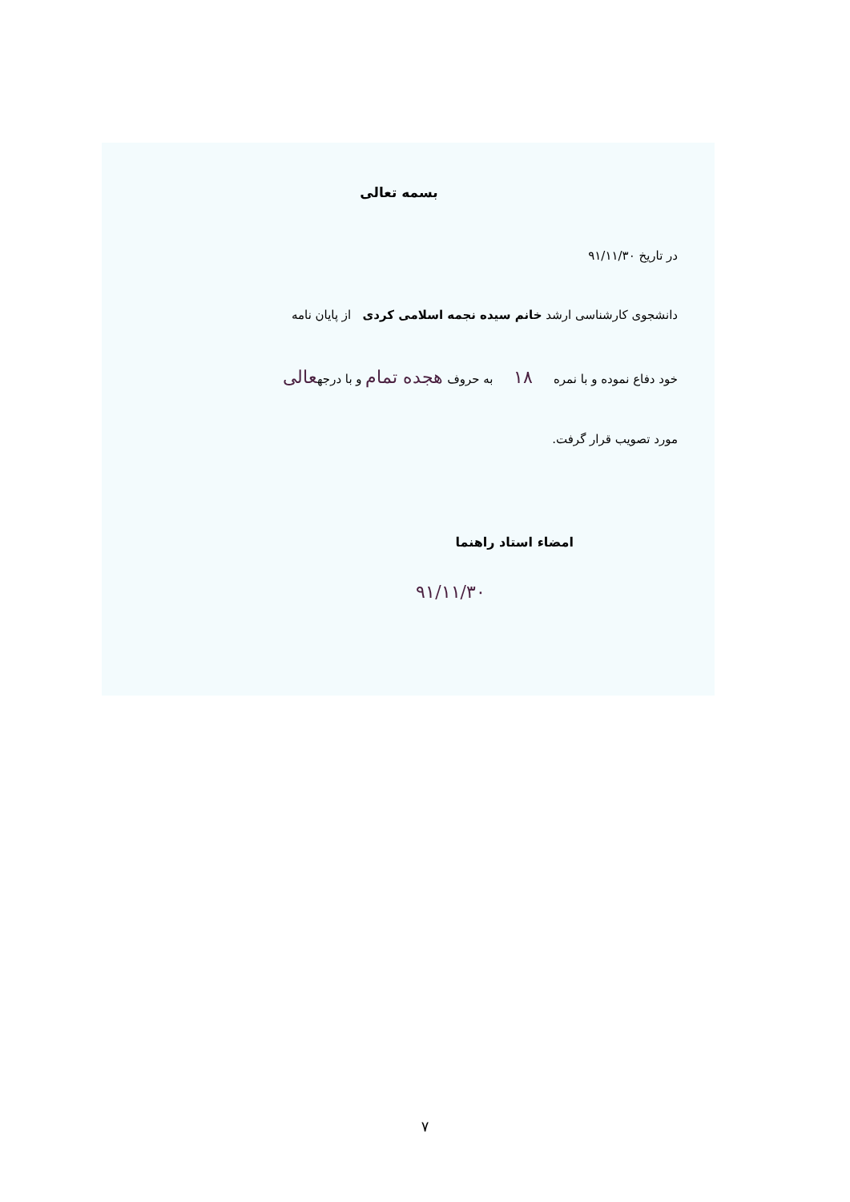بسمه تعالی
در تاریخ ۹۱/۱۱/۳۰
دانشجوی کارشناسی ارشد خانم سیده نجمه اسلامی کردی از پایان نامه
خود دفاع نموده و با نمره ۱۸ به حروف هجده تمام و با درجهعالی
مورد تصویب قرار گرفت.
امضاء استاد راهنما
۹۱/۱۱/۳۰
۷